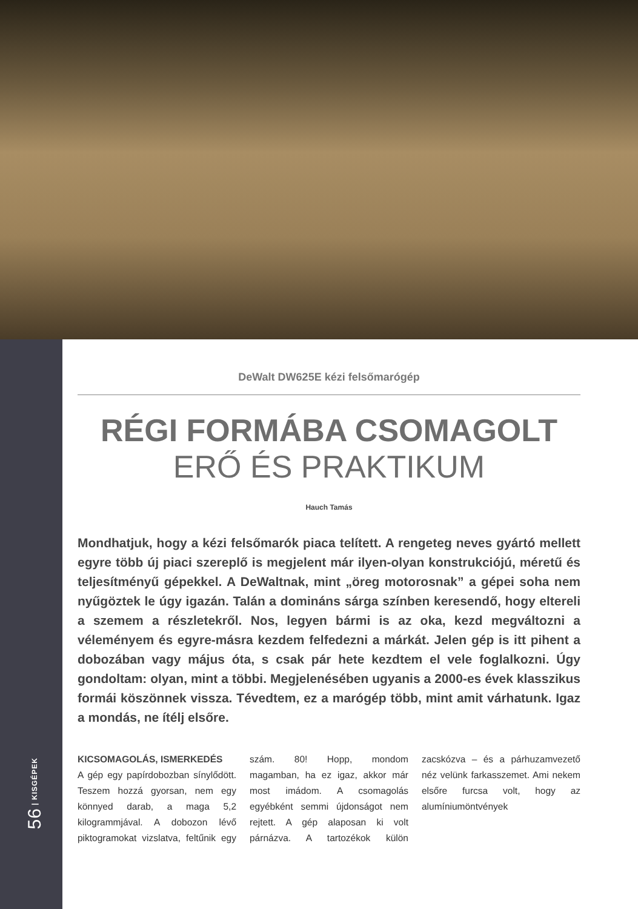56 | KISGÉPEK
DeWalt DW625E kézi felsőmarógép
RÉGI FORMÁBA CSOMAGOLT
ERŐ ÉS PRAKTIKUM
Hauch Tamás
Mondhatjuk, hogy a kézi felsőmarók piaca telített. A rengeteg neves gyártó mellett egyre több új piaci szereplő is megjelent már ilyen-olyan konstrukciójú, méretű és teljesítményű gépekkel. A DeWaltnak, mint „öreg motorosnak” a gépei soha nem nyűgöztek le úgy igazán. Talán a domináns sárga színben keresendő, hogy eltereli a szemem a részletekről. Nos, legyen bármi is az oka, kezd megváltozni a véleményem és egyre-másra kezdem felfedezni a márkát. Jelen gép is itt pihent a dobozában vagy május óta, s csak pár hete kezdtem el vele foglalkozni. Úgy gondoltam: olyan, mint a többi. Megjelenésében ugyanis a 2000-es évek klasszikus formái köszönnek vissza. Tévedtem, ez a marógép több, mint amit várhatunk. Igaz a mondás, ne ítélj elsőre.
KICSOMAGOLÁS, ISMERKEDÉS
A gép egy papírdobozban sínylődött. Teszem hozzá gyorsan, nem egy könnyed darab, a maga 5,2 kilogrammjával. A dobozon lévő piktogramokat vizslatva, feltűnik egy szám. 80! Hopp, mondom magamban, ha ez igaz, akkor már most imádom. A csomagolás egyébként semmi újdonságot nem rejtett. A gép alaposan ki volt párnázva. A tartozékok külön zacskózva – és a párhuzamvezető néz velünk farkasszemet. Ami nekem elsőre furcsa volt, hogy az alumíniumöntvények